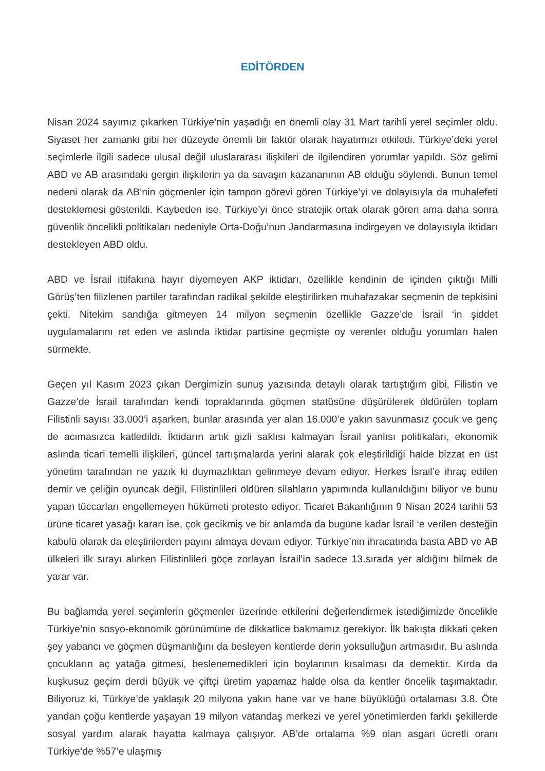EDİTÖRDEN
Nisan 2024 sayımız çıkarken Türkiye’nin yaşadığı en önemli olay 31 Mart tarihli yerel seçimler oldu. Siyaset her zamanki gibi her düzeyde önemli bir faktör olarak hayatımızı etkiledi. Türkiye’deki yerel seçimlerle ilgili sadece ulusal değil uluslararası ilişkileri de ilgilendiren yorumlar yapıldı. Söz gelimi ABD ve AB arasındaki gergin ilişkilerin ya da savaşın kazananının AB olduğu söylendi. Bunun temel nedeni olarak da AB’nin göçmenler için tampon görevi gören Türkiye’yi ve dolayısıyla da muhalefeti desteklemesi gösterildi. Kaybeden ise, Türkiye’yi önce stratejik ortak olarak gören ama daha sonra güvenlik öncelikli politikaları nedeniyle Orta-Doğu’nun Jandarmasına indirgeyen ve dolayısıyla iktidarı destekleyen ABD oldu.
ABD ve İsrail ittifakına hayır diyemeyen AKP iktidarı, özellikle kendinin de içinden çıktığı Milli Görüş’ten filizlenen partiler tarafından radikal şekilde eleştirilirken muhafazakar seçmenin de tepkisini çekti. Nitekim sandığa gitmeyen 14 milyon seçmenin özellikle Gazze’de İsrail ‘in şiddet uygulamalarını ret eden ve aslında iktidar partisine geçmişte oy verenler olduğu yorumları halen sürmekte.
Geçen yıl Kasım 2023 çıkan Dergimizin sunuş yazısında detaylı olarak tartıştığım gibi, Filistin ve Gazze’de İsrail tarafından kendi topraklarında göçmen statüsüne düşürülerek öldürülen toplam Filistinli sayısı 33.000’i aşarken, bunlar arasında yer alan 16.000’e yakın savunmasız çocuk ve genç de acımasızca katledildi. İktidarın artık gizli saklısı kalmayan İsrail yanlısı politikaları, ekonomik aslında ticari temelli ilişkileri, güncel tartışmalarda yerini alarak çok eleştirildiği halde bizzat en üst yönetim tarafından ne yazık ki duymazlıktan gelinmeye devam ediyor. Herkes İsrail’e ihraç edilen demir ve çeliğin oyuncak değil, Filistinlileri öldüren silahların yapımında kullanıldığını biliyor ve bunu yapan tüccarları engellemeyen hükümeti protesto ediyor. Ticaret Bakanlığının 9 Nisan 2024 tarihli 53 ürüne ticaret yasağı kararı ise, çok gecikmiş ve bir anlamda da bugüne kadar İsrail ‘e verilen desteğin kabulü olarak da eleştirilerden payını almaya devam ediyor. Türkiye’nin ihracatında basta ABD ve AB ülkeleri ilk sırayı alırken Filistinlileri göçe zorlayan İsrail’in sadece 13.sırada yer aldığını bilmek de yarar var.
Bu bağlamda yerel seçimlerin göçmenler üzerinde etkilerini değerlendirmek istediğimizde öncelikle Türkiye’nin sosyo-ekonomik görünümüne de dikkatlice bakmamız gerekiyor. İlk bakışta dikkati çeken şey yabancı ve göçmen düşmanlığını da besleyen kentlerde derin yoksulluğun artmasıdır. Bu aslında çocukların aç yatağa gitmesi, beslenemedikleri için boylarının kısalması da demektir. Kırda da kuşkusuz geçim derdi büyük ve çiftçi üretim yapamaz halde olsa da kentler öncelik taşımaktadır. Biliyoruz ki, Türkiye’de yaklaşık 20 milyona yakın hane var ve hane büyüklüğü ortalaması 3.8. Öte yandan çoğu kentlerde yaşayan 19 milyon vatandaş merkezi ve yerel yönetimlerden farklı şekillerde sosyal yardım alarak hayatta kalmaya çalışıyor. AB’de ortalama %9 olan asgari ücretli oranı Türkiye’de %57’e ulaşmış